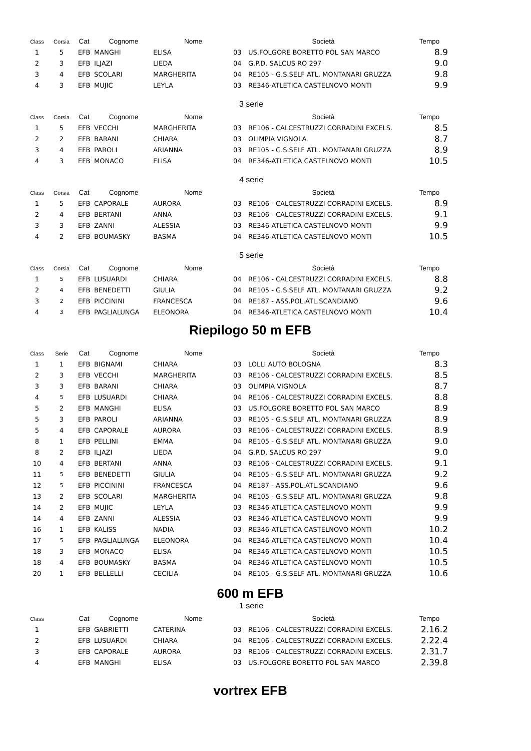| Class | Corsia | Cat | Cognome | Nome | | Società | Tempo |
| --- | --- | --- | --- | --- | --- | --- | --- |
| 1 | 5 | EFB | MANGHI | ELISA | 03 | US.FOLGORE BORETTO POL SAN MARCO | 8.9 |
| 2 | 3 | EFB | ILJAZI | LIEDA | 04 | G.P.D. SALCUS RO 297 | 9.0 |
| 3 | 4 | EFB | SCOLARI | MARGHERITA | 04 | RE105 - G.S.SELF ATL. MONTANARI GRUZZA | 9.8 |
| 4 | 3 | EFB | MUJIC | LEYLA | 03 | RE346-ATLETICA CASTELNOVO MONTI | 9.9 |
| 3 serie | | | | | | | |
| Class | Corsia | Cat | Cognome | Nome | | Società | Tempo |
| 1 | 5 | EFB | VECCHI | MARGHERITA | 03 | RE106 - CALCESTRUZZI CORRADINI EXCELS. | 8.5 |
| 2 | 2 | EFB | BARANI | CHIARA | 03 | OLIMPIA VIGNOLA | 8.7 |
| 3 | 4 | EFB | PAROLI | ARIANNA | 03 | RE105 - G.S.SELF ATL. MONTANARI GRUZZA | 8.9 |
| 4 | 3 | EFB | MONACO | ELISA | 04 | RE346-ATLETICA CASTELNOVO MONTI | 10.5 |
| 4 serie | | | | | | | |
| Class | Corsia | Cat | Cognome | Nome | | Società | Tempo |
| 1 | 5 | EFB | CAPORALE | AURORA | 03 | RE106 - CALCESTRUZZI CORRADINI EXCELS. | 8.9 |
| 2 | 4 | EFB | BERTANI | ANNA | 03 | RE106 - CALCESTRUZZI CORRADINI EXCELS. | 9.1 |
| 3 | 3 | EFB | ZANNI | ALESSIA | 03 | RE346-ATLETICA CASTELNOVO MONTI | 9.9 |
| 4 | 2 | EFB | BOUMASKY | BASMA | 04 | RE346-ATLETICA CASTELNOVO MONTI | 10.5 |
| 5 serie | | | | | | | |
| Class | Corsia | Cat | Cognome | Nome | | Società | Tempo |
| 1 | 5 | EFB | LUSUARDI | CHIARA | 04 | RE106 - CALCESTRUZZI CORRADINI EXCELS. | 8.8 |
| 2 | 4 | EFB | BENEDETTI | GIULIA | 04 | RE105 - G.S.SELF ATL. MONTANARI GRUZZA | 9.2 |
| 3 | 2 | EFB | PICCININI | FRANCESCA | 04 | RE187 - ASS.POL.ATL.SCANDIANO | 9.6 |
| 4 | 3 | EFB | PAGLIALUNGA | ELEONORA | 04 | RE346-ATLETICA CASTELNOVO MONTI | 10.4 |
Riepilogo 50 m EFB
| Class | Serie | Cat | Cognome | Nome | | Società | Tempo |
| --- | --- | --- | --- | --- | --- | --- | --- |
| 1 | 1 | EFB | BIGNAMI | CHIARA | 03 | LOLLI AUTO BOLOGNA | 8.3 |
| 2 | 3 | EFB | VECCHI | MARGHERITA | 03 | RE106 - CALCESTRUZZI CORRADINI EXCELS. | 8.5 |
| 3 | 3 | EFB | BARANI | CHIARA | 03 | OLIMPIA VIGNOLA | 8.7 |
| 4 | 5 | EFB | LUSUARDI | CHIARA | 04 | RE106 - CALCESTRUZZI CORRADINI EXCELS. | 8.8 |
| 5 | 2 | EFB | MANGHI | ELISA | 03 | US.FOLGORE BORETTO POL SAN MARCO | 8.9 |
| 5 | 3 | EFB | PAROLI | ARIANNA | 03 | RE105 - G.S.SELF ATL. MONTANARI GRUZZA | 8.9 |
| 5 | 4 | EFB | CAPORALE | AURORA | 03 | RE106 - CALCESTRUZZI CORRADINI EXCELS. | 8.9 |
| 8 | 1 | EFB | PELLINI | EMMA | 04 | RE105 - G.S.SELF ATL. MONTANARI GRUZZA | 9.0 |
| 8 | 2 | EFB | ILJAZI | LIEDA | 04 | G.P.D. SALCUS RO 297 | 9.0 |
| 10 | 4 | EFB | BERTANI | ANNA | 03 | RE106 - CALCESTRUZZI CORRADINI EXCELS. | 9.1 |
| 11 | 5 | EFB | BENEDETTI | GIULIA | 04 | RE105 - G.S.SELF ATL. MONTANARI GRUZZA | 9.2 |
| 12 | 5 | EFB | PICCININI | FRANCESCA | 04 | RE187 - ASS.POL.ATL.SCANDIANO | 9.6 |
| 13 | 2 | EFB | SCOLARI | MARGHERITA | 04 | RE105 - G.S.SELF ATL. MONTANARI GRUZZA | 9.8 |
| 14 | 2 | EFB | MUJIC | LEYLA | 03 | RE346-ATLETICA CASTELNOVO MONTI | 9.9 |
| 14 | 4 | EFB | ZANNI | ALESSIA | 03 | RE346-ATLETICA CASTELNOVO MONTI | 9.9 |
| 16 | 1 | EFB | KALISS | NADIA | 03 | RE346-ATLETICA CASTELNOVO MONTI | 10.2 |
| 17 | 5 | EFB | PAGLIALUNGA | ELEONORA | 04 | RE346-ATLETICA CASTELNOVO MONTI | 10.4 |
| 18 | 3 | EFB | MONACO | ELISA | 04 | RE346-ATLETICA CASTELNOVO MONTI | 10.5 |
| 18 | 4 | EFB | BOUMASKY | BASMA | 04 | RE346-ATLETICA CASTELNOVO MONTI | 10.5 |
| 20 | 1 | EFB | BELLELLI | CECILIA | 04 | RE105 - G.S.SELF ATL. MONTANARI GRUZZA | 10.6 |
600 m EFB
1 serie
| Class | | Cat | Cognome | Nome | | Società | Tempo |
| --- | --- | --- | --- | --- | --- | --- | --- |
| 1 | | EFB | GABRIETTI | CATERINA | 03 | RE106 - CALCESTRUZZI CORRADINI EXCELS. | 2.16.2 |
| 2 | | EFB | LUSUARDI | CHIARA | 04 | RE106 - CALCESTRUZZI CORRADINI EXCELS. | 2.22.4 |
| 3 | | EFB | CAPORALE | AURORA | 03 | RE106 - CALCESTRUZZI CORRADINI EXCELS. | 2.31.7 |
| 4 | | EFB | MANGHI | ELISA | 03 | US.FOLGORE BORETTO POL SAN MARCO | 2.39.8 |
vortrex EFB